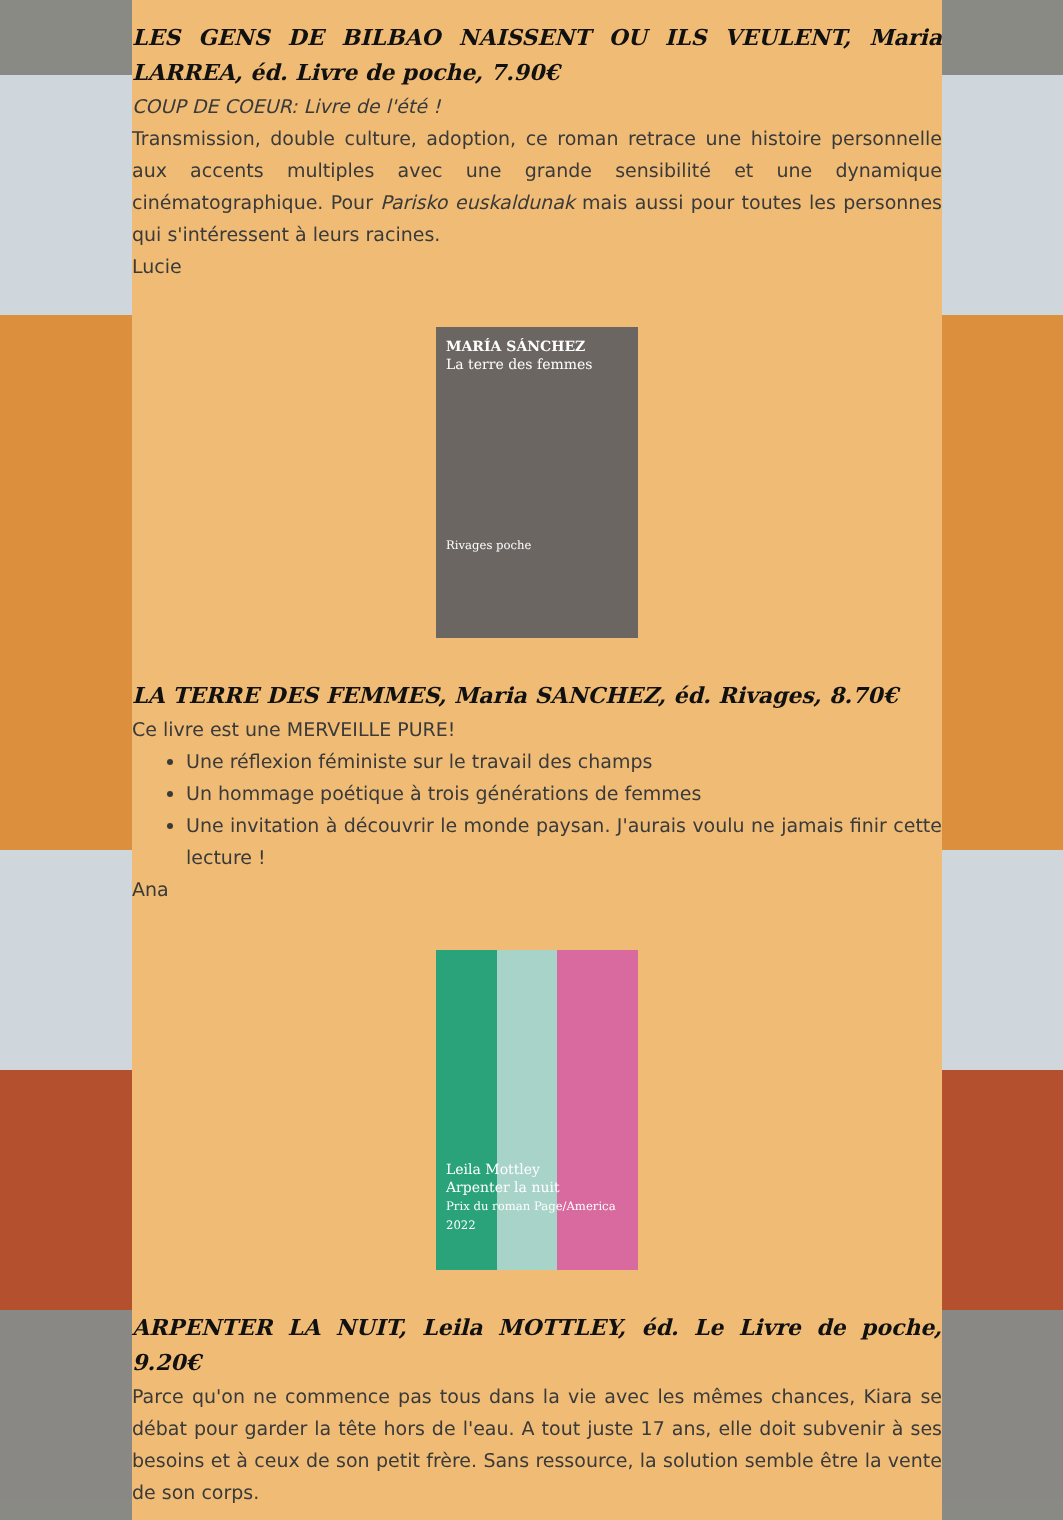LES GENS DE BILBAO NAISSENT OU ILS VEULENT, Maria LARREA, éd. Livre de poche, 7.90€
COUP DE COEUR: Livre de l'été !
Transmission, double culture, adoption, ce roman retrace une histoire personnelle aux accents multiples avec une grande sensibilité et une dynamique cinématographique. Pour Parisko euskaldunak mais aussi pour toutes les personnes qui s'intéressent à leurs racines.
Lucie
MARÍA SÁNCHEZ
La terre des femmes
Rivages poche
LA TERRE DES FEMMES, Maria SANCHEZ, éd. Rivages, 8.70€
Ce livre est une MERVEILLE PURE!
Une réflexion féministe sur le travail des champs
Un hommage poétique à trois générations de femmes
Une invitation à découvrir le monde paysan. J'aurais voulu ne jamais finir cette lecture !
Ana
Leila Mottley
Arpenter la nuit
Prix du roman Page/America 2022
ARPENTER LA NUIT, Leila MOTTLEY, éd. Le Livre de poche, 9.20€
Parce qu'on ne commence pas tous dans la vie avec les mêmes chances, Kiara se débat pour garder la tête hors de l'eau. A tout juste 17 ans, elle doit subvenir à ses besoins et à ceux de son petit frère. Sans ressource, la solution semble être la vente de son corps.